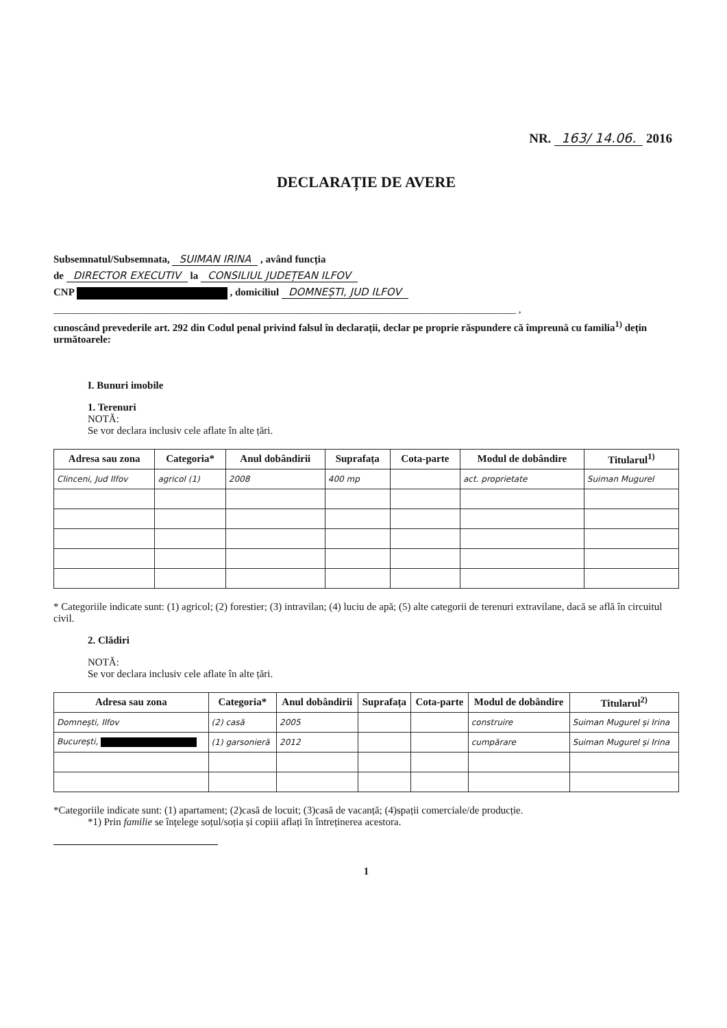NR. 163/ 14.06. 2016
DECLARAȚIE DE AVERE
Subsemnatul/Subsemnata, SUIMAN IRINA , având funcția
de DIRECTOR EXECUTIV la CONSILIUL JUDEȚEAN ILFOV
CNP , domiciliul DOMNEȘTI, JUD ILFOV
__________________________________________________________________________________________ ,
cunoscând prevederile art. 292 din Codul penal privind falsul în declarații, declar pe proprie răspundere că împreună cu familia<sup>1)</sup> dețin următoarele:
I. Bunuri imobile
1. Terenuri
NOTĂ:
Se vor declara inclusiv cele aflate în alte țări.
| Adresa sau zona | Categoria* | Anul dobândirii | Suprafața | Cota-parte | Modul de dobândire | Titularul<sup>1)</sup> |
| --- | --- | --- | --- | --- | --- | --- |
| Clinceni, Jud Ilfov | agricol (1) | 2008 | 400 mp | | act. proprietate | Suiman Mugurel |
* Categoriile indicate sunt: (1) agricol; (2) forestier; (3) intravilan; (4) luciu de apă; (5) alte categorii de terenuri extravilane, dacă se află în circuitul civil.
2. Clădiri
NOTĂ:
Se vor declara inclusiv cele aflate în alte țări.
| Adresa sau zona | Categoria* | Anul dobândirii | Suprafața | Cota-parte | Modul de dobândire | Titularul<sup>2)</sup> |
| --- | --- | --- | --- | --- | --- | --- |
| Domnești, Ilfov | (2) casă | 2005 | | | construire | Suiman Mugurel și Irina |
| București, | (1) garsonieră | 2012 | | | cumpărare | Suiman Mugurel și Irina |
*Categoriile indicate sunt: (1) apartament; (2)casă de locuit; (3)casă de vacanță; (4)spații comerciale/de producție.
*1) Prin familie se înțelege soțul/soția și copiii aflați în întreținerea acestora.
1